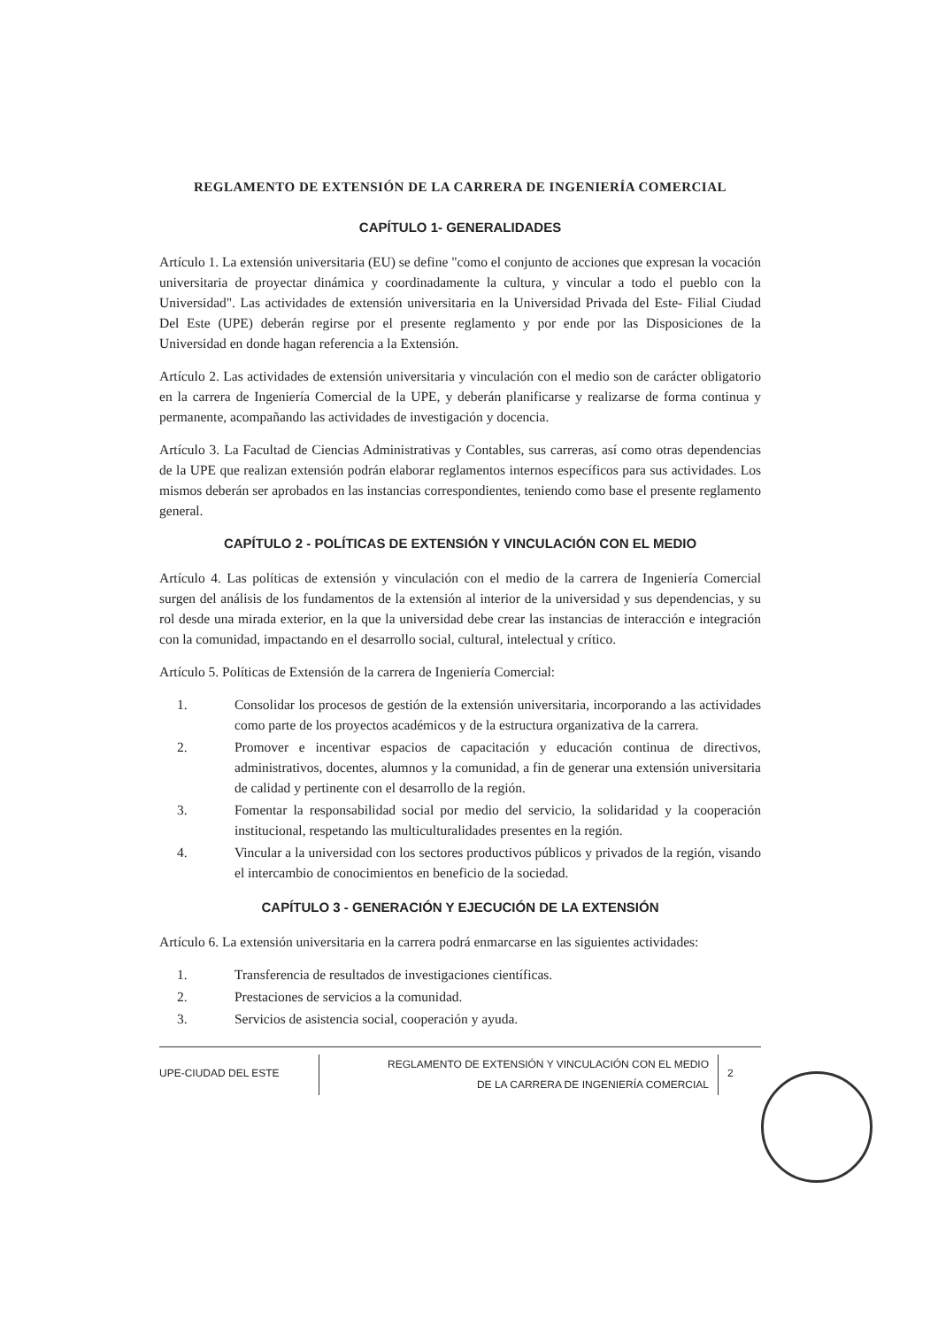REGLAMENTO DE EXTENSIÓN DE LA CARRERA DE INGENIERÍA COMERCIAL
CAPÍTULO 1- GENERALIDADES
Artículo 1. La extensión universitaria (EU) se define "como el conjunto de acciones que expresan la vocación universitaria de proyectar dinámica y coordinadamente la cultura, y vincular a todo el pueblo con la Universidad". Las actividades de extensión universitaria en la Universidad Privada del Este- Filial Ciudad Del Este (UPE) deberán regirse por el presente reglamento y por ende por las Disposiciones de la Universidad en donde hagan referencia a la Extensión.
Artículo 2. Las actividades de extensión universitaria y vinculación con el medio son de carácter obligatorio en la carrera de Ingeniería Comercial de la UPE, y deberán planificarse y realizarse de forma continua y permanente, acompañando las actividades de investigación y docencia.
Artículo 3. La Facultad de Ciencias Administrativas y Contables, sus carreras, así como otras dependencias de la UPE que realizan extensión podrán elaborar reglamentos internos específicos para sus actividades. Los mismos deberán ser aprobados en las instancias correspondientes, teniendo como base el presente reglamento general.
CAPÍTULO 2 - POLÍTICAS DE EXTENSIÓN Y VINCULACIÓN CON EL MEDIO
Artículo 4. Las políticas de extensión y vinculación con el medio de la carrera de Ingeniería Comercial surgen del análisis de los fundamentos de la extensión al interior de la universidad y sus dependencias, y su rol desde una mirada exterior, en la que la universidad debe crear las instancias de interacción e integración con la comunidad, impactando en el desarrollo social, cultural, intelectual y crítico.
Artículo 5. Políticas de Extensión de la carrera de Ingeniería Comercial:
1. Consolidar los procesos de gestión de la extensión universitaria, incorporando a las actividades como parte de los proyectos académicos y de la estructura organizativa de la carrera.
2. Promover e incentivar espacios de capacitación y educación continua de directivos, administrativos, docentes, alumnos y la comunidad, a fin de generar una extensión universitaria de calidad y pertinente con el desarrollo de la región.
3. Fomentar la responsabilidad social por medio del servicio, la solidaridad y la cooperación institucional, respetando las multiculturalidades presentes en la región.
4. Vincular a la universidad con los sectores productivos públicos y privados de la región, visando el intercambio de conocimientos en beneficio de la sociedad.
CAPÍTULO 3 - GENERACIÓN Y EJECUCIÓN DE LA EXTENSIÓN
Artículo 6. La extensión universitaria en la carrera podrá enmarcarse en las siguientes actividades:
1. Transferencia de resultados de investigaciones científicas.
2. Prestaciones de servicios a la comunidad.
3. Servicios de asistencia social, cooperación y ayuda.
UPE-CIUDAD DEL ESTE
REGLAMENTO DE EXTENSIÓN Y VINCULACIÓN CON EL MEDIO
DE LA CARRERA DE INGENIERÍA COMERCIAL
2